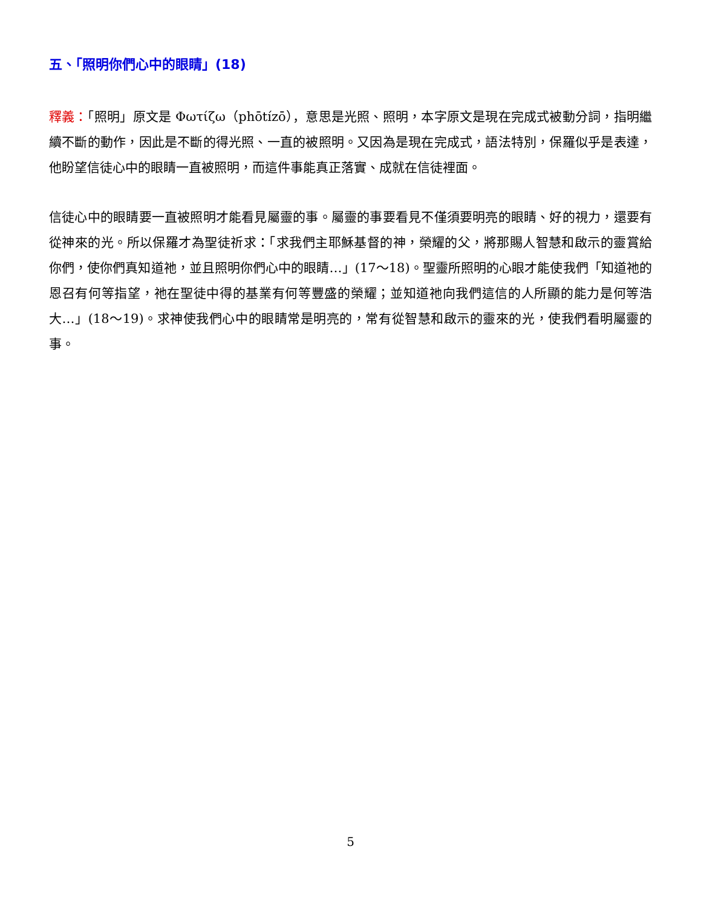五、「照明你們心中的眼睛」(18)
釋義：「照明」原文是 Φωτίζω（phōtízō），意思是光照、照明，本字原文是現在完成式被動分詞，指明繼續不斷的動作，因此是不斷的得光照、一直的被照明。又因為是現在完成式，語法特別，保羅似乎是表達，他盼望信徒心中的眼睛一直被照明，而這件事能真正落實、成就在信徒裡面。
信徒心中的眼睛要一直被照明才能看見屬靈的事。屬靈的事要看見不僅須要明亮的眼睛、好的視力，還要有從神來的光。所以保羅才為聖徒祈求：「求我們主耶穌基督的神，榮耀的父，將那賜人智慧和啟示的靈賞給你們，使你們真知道祂，並且照明你們心中的眼睛…」(17～18)。聖靈所照明的心眼才能使我們「知道祂的恩召有何等指望，祂在聖徒中得的基業有何等豐盛的榮耀；並知道祂向我們這信的人所顯的能力是何等浩大…」(18～19)。求神使我們心中的眼睛常是明亮的，常有從智慧和啟示的靈來的光，使我們看明屬靈的事。
5